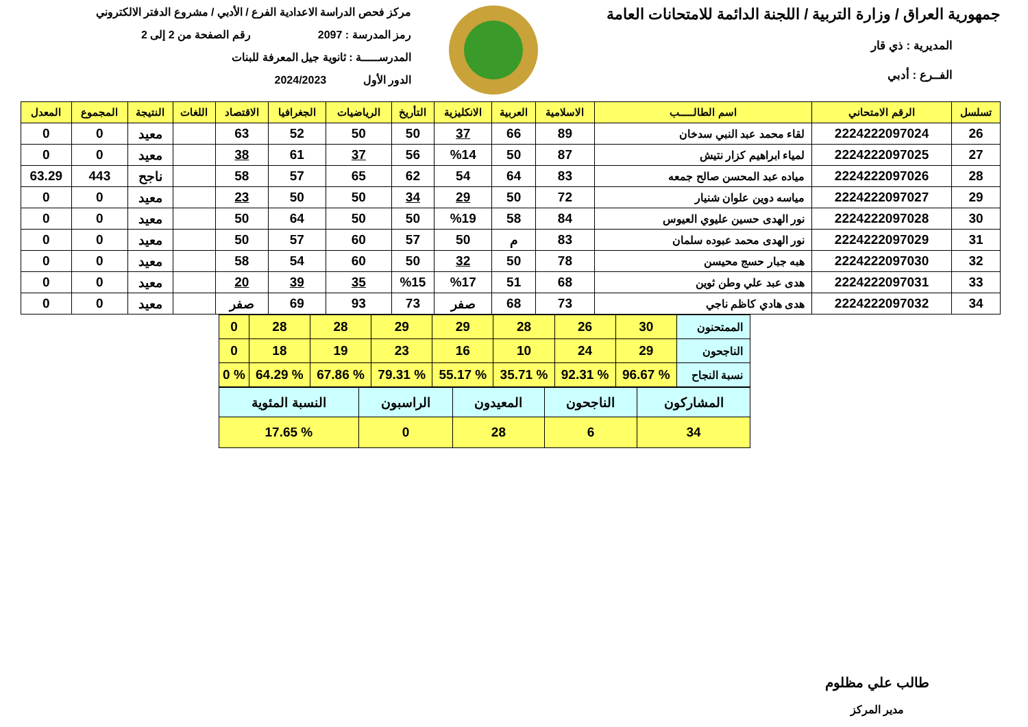جمهورية العراق / وزارة التربية / اللجنة الدائمة للامتحانات العامة
المديرية : ذي قار
الفــرع : أدبي
مركز فحص الدراسة الاعدادية الفرع / الأدبي / مشروع الدفتر الالكتروني
رمز المدرسة : 2097 رقم الصفحة من 2 إلى 2
المدرســـــة : ثانوية جيل المعرفة للبنات
الدور الأول 2024/2023
| تسلسل | الرقم الامتحاني | اسم الطالـــــب | الاسلامية | العربية | الانكليزية | التأريخ | الرياضيات | الجغرافيا | الاقتصاد | اللغات | النتيجة | المجموع | المعدل |
| --- | --- | --- | --- | --- | --- | --- | --- | --- | --- | --- | --- | --- | --- |
| 26 | 2224222097024 | لقاء محمد عبد النبي سدخان | 89 | 66 | 37 | 50 | 50 | 52 | 63 | | معيد | 0 | 0 |
| 27 | 2224222097025 | لمياء ابراهيم كزار نتيش | 87 | 50 | %14 | 56 | 37 | 61 | 38 | | معيد | 0 | 0 |
| 28 | 2224222097026 | مياده عبد المحسن صالح جمعه | 83 | 64 | 54 | 62 | 65 | 57 | 58 | | ناجح | 443 | 63.29 |
| 29 | 2224222097027 | مياسه دوين علوان شنيار | 72 | 50 | 29 | 34 | 50 | 50 | 23 | | معيد | 0 | 0 |
| 30 | 2224222097028 | نور الهدى حسين عليوي العيوس | 84 | 58 | %19 | 50 | 50 | 64 | 50 | | معيد | 0 | 0 |
| 31 | 2224222097029 | نور الهدى محمد عبوده سلمان | 83 | م | 50 | 57 | 60 | 57 | 50 | | معيد | 0 | 0 |
| 32 | 2224222097030 | هبه جبار حسج محيسن | 78 | 50 | 32 | 50 | 60 | 54 | 58 | | معيد | 0 | 0 |
| 33 | 2224222097031 | هدى عبد علي وطن ثوين | 68 | 51 | %17 | %15 | 35 | 39 | 20 | | معيد | 0 | 0 |
| 34 | 2224222097032 | هدى هادي كاظم ناجي | 73 | 68 | صفر | 73 | 93 | 69 | صفر | | معيد | 0 | 0 |
| الممتحنون | 30 | 26 | 28 | 29 | 29 | 28 | 28 | 0 |
| الناجحون | 29 | 24 | 10 | 16 | 23 | 19 | 18 | 0 |
| نسبة النجاح | % 96.67 | % 92.31 | % 35.71 | % 55.17 | % 79.31 | % 67.86 | % 64.29 | % 0 |
| المشاركون | الناجحون | المعيدون | الراسبون | النسبة المئوية |
| 34 | 6 | 28 | 0 | % 17.65 |
طالب علي مظلوم
مدير المركز